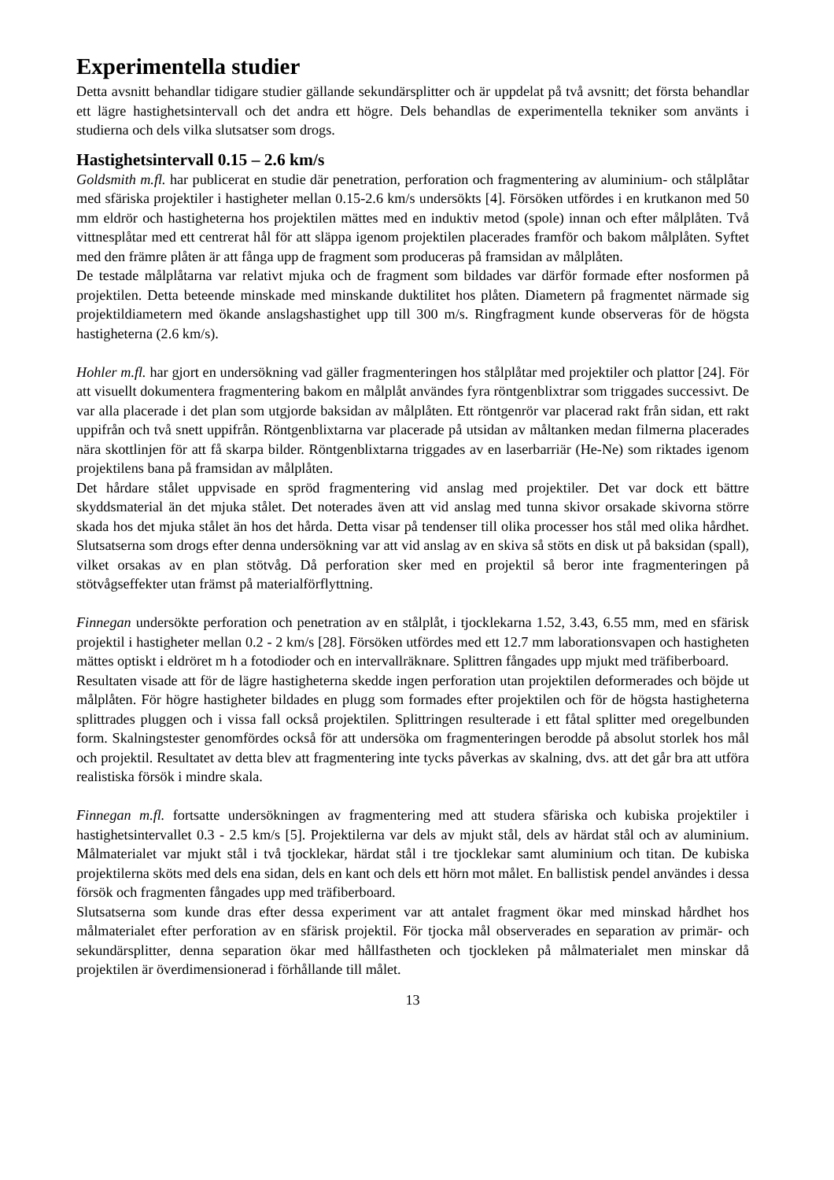Experimentella studier
Detta avsnitt behandlar tidigare studier gällande sekundärsplitter och är uppdelat på två avsnitt; det första behandlar ett lägre hastighetsintervall och det andra ett högre. Dels behandlas de experimentella tekniker som använts i studierna och dels vilka slutsatser som drogs.
Hastighetsintervall 0.15 – 2.6 km/s
Goldsmith m.fl. har publicerat en studie där penetration, perforation och fragmentering av aluminium- och stålplåtar med sfäriska projektiler i hastigheter mellan 0.15-2.6 km/s undersökts [4]. Försöken utfördes i en krutkanon med 50 mm eldrör och hastigheterna hos projektilen mättes med en induktiv metod (spole) innan och efter målplåten. Två vittnesplåtar med ett centrerat hål för att släppa igenom projektilen placerades framför och bakom målplåten. Syftet med den främre plåten är att fånga upp de fragment som produceras på framsidan av målplåten.
De testade målplåtarna var relativt mjuka och de fragment som bildades var därför formade efter nosformen på projektilen. Detta beteende minskade med minskande duktilitet hos plåten. Diametern på fragmentet närmade sig projektildiametern med ökande anslagshastighet upp till 300 m/s. Ringfragment kunde observeras för de högsta hastigheterna (2.6 km/s).
Hohler m.fl. har gjort en undersökning vad gäller fragmenteringen hos stålplåtar med projektiler och plattor [24]. För att visuellt dokumentera fragmentering bakom en målplåt användes fyra röntgenblixtrar som triggades successivt. De var alla placerade i det plan som utgjorde baksidan av målplåten. Ett röntgenrör var placerad rakt från sidan, ett rakt uppifrån och två snett uppifrån. Röntgenblixtarna var placerade på utsidan av måltanken medan filmerna placerades nära skottlinjen för att få skarpa bilder. Röntgenblixtarna triggades av en laserbarriär (He-Ne) som riktades igenom projektilens bana på framsidan av målplåten.
Det hårdare stålet uppvisade en spröd fragmentering vid anslag med projektiler. Det var dock ett bättre skyddsmaterial än det mjuka stålet. Det noterades även att vid anslag med tunna skivor orsakade skivorna större skada hos det mjuka stålet än hos det hårda. Detta visar på tendenser till olika processer hos stål med olika hårdhet. Slutsatserna som drogs efter denna undersökning var att vid anslag av en skiva så stöts en disk ut på baksidan (spall), vilket orsakas av en plan stötvåg. Då perforation sker med en projektil så beror inte fragmenteringen på stötvågseffekter utan främst på materialförflyttning.
Finnegan undersökte perforation och penetration av en stålplåt, i tjocklekarna 1.52, 3.43, 6.55 mm, med en sfärisk projektil i hastigheter mellan 0.2 - 2 km/s [28]. Försöken utfördes med ett 12.7 mm laborationsvapen och hastigheten mättes optiskt i eldröret m h a fotodioder och en intervallräknare. Splittren fångades upp mjukt med träfiberboard.
Resultaten visade att för de lägre hastigheterna skedde ingen perforation utan projektilen deformerades och böjde ut målplåten. För högre hastigheter bildades en plugg som formades efter projektilen och för de högsta hastigheterna splittrades pluggen och i vissa fall också projektilen. Splittringen resulterade i ett fåtal splitter med oregelbunden form. Skalningstester genomfördes också för att undersöka om fragmenteringen berodde på absolut storlek hos mål och projektil. Resultatet av detta blev att fragmentering inte tycks påverkas av skalning, dvs. att det går bra att utföra realistiska försök i mindre skala.
Finnegan m.fl. fortsatte undersökningen av fragmentering med att studera sfäriska och kubiska projektiler i hastighetsintervallet 0.3 - 2.5 km/s [5]. Projektilerna var dels av mjukt stål, dels av härdat stål och av aluminium. Målmaterialet var mjukt stål i två tjocklekar, härdat stål i tre tjocklekar samt aluminium och titan. De kubiska projektilerna sköts med dels ena sidan, dels en kant och dels ett hörn mot målet. En ballistisk pendel användes i dessa försök och fragmenten fångades upp med träfiberboard.
Slutsatserna som kunde dras efter dessa experiment var att antalet fragment ökar med minskad hårdhet hos målmaterialet efter perforation av en sfärisk projektil. För tjocka mål observerades en separation av primär- och sekundärsplitter, denna separation ökar med hållfastheten och tjockleken på målmaterialet men minskar då projektilen är överdimensionerad i förhållande till målet.
13